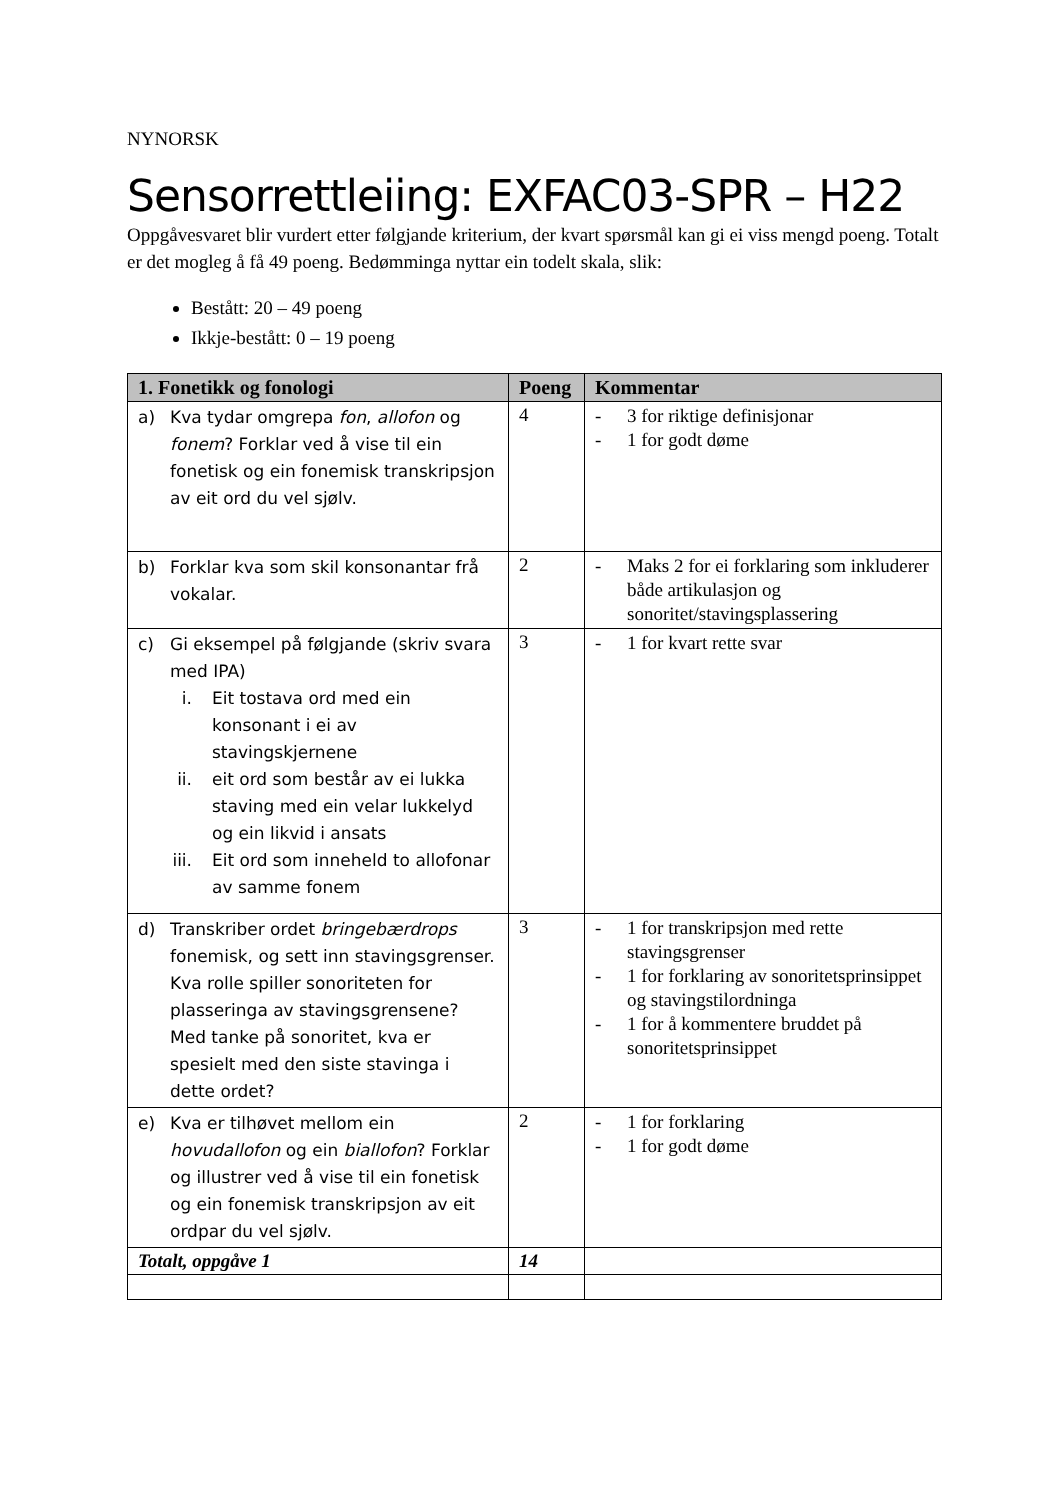NYNORSK
Sensorrettleiing: EXFAC03-SPR – H22
Oppgåvesvaret blir vurdert etter følgjande kriterium, der kvart spørsmål kan gi ei viss mengd poeng. Totalt er det mogleg å få 49 poeng. Bedømminga nyttar ein todelt skala, slik:
Bestått: 20 – 49 poeng
Ikkje-bestått: 0 – 19 poeng
| 1. Fonetikk og fonologi | Poeng | Kommentar |
| --- | --- | --- |
| a) Kva tydar omgrepa fon , allofon og fonem ? Forklar ved å vise til ein fonetisk og ein fonemisk transkripsjon av eit ord du vel sjølv. | 4 | - 3 for riktige definisjonar - 1 for godt døme |
| b) Forklar kva som skil konsonantar frå vokalar. | 2 | - Maks 2 for ei forklaring som inkluderer både artikulasjon og sonoritet/stavingsplassering |
| c) Gi eksempel på følgjande (skriv svara med IPA) i. Eit tostava ord med ein konsonant i ei av stavingskjernene ii. eit ord som består av ei lukka staving med ein velar lukkelyd og ein likvid i ansats iii. Eit ord som inneheld to allofonar av samme fonem | 3 | - 1 for kvart rette svar |
| d) Transkriber ordet bringebærdrops fonemisk, og sett inn stavingsgrenser. Kva rolle spiller sonoriteten for plasseringa av stavingsgrensene? Med tanke på sonoritet, kva er spesielt med den siste stavinga i dette ordet? | 3 | - 1 for transkripsjon med rette stavingsgrenser - 1 for forklaring av sonoritetsprinsippet og stavingstilordninga - 1 for å kommentere bruddet på sonoritetsprinsippet |
| e) Kva er tilhøvet mellom ein hovudallofon og ein biallofon ? Forklar og illustrer ved å vise til ein fonetisk og ein fonemisk transkripsjon av eit ordpar du vel sjølv. | 2 | - 1 for forklaring - 1 for godt døme |
| Totalt, oppgåve 1 | 14 | |